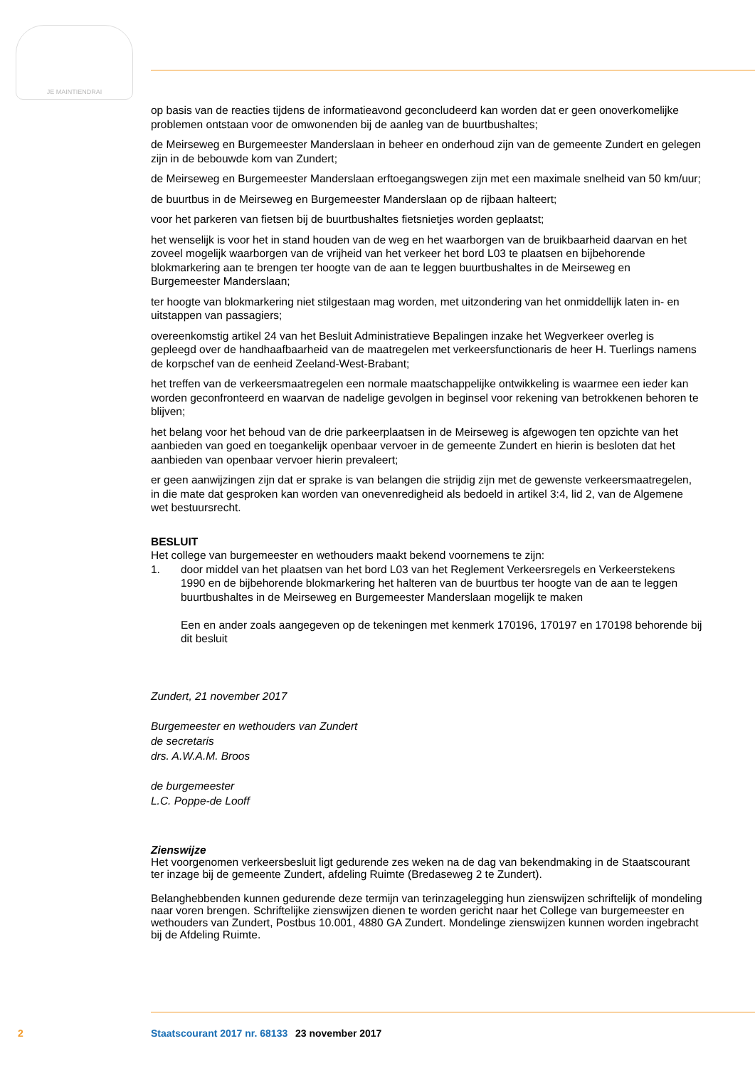JE MAINTIENDRAI
op basis van de reacties tijdens de informatieavond geconcludeerd kan worden dat er geen onoverkomelijke problemen ontstaan voor de omwonenden bij de aanleg van de buurtbushaltes;
de Meirseweg en Burgemeester Manderslaan in beheer en onderhoud zijn van de gemeente Zundert en gelegen zijn in de bebouwde kom van Zundert;
de Meirseweg en Burgemeester Manderslaan erftoegangswegen zijn met een maximale snelheid van 50 km/uur;
de buurtbus in de Meirseweg en Burgemeester Manderslaan op de rijbaan halteert;
voor het parkeren van fietsen bij de buurtbushaltes fietsnietjes worden geplaatst;
het wenselijk is voor het in stand houden van de weg en het waarborgen van de bruikbaarheid daarvan en het zoveel mogelijk waarborgen van de vrijheid van het verkeer het bord L03 te plaatsen en bijbehorende blokmarkering aan te brengen ter hoogte van de aan te leggen buurtbushaltes in de Meirseweg en Burgemeester Manderslaan;
ter hoogte van blokmarkering niet stilgestaan mag worden, met uitzondering van het onmiddellijk laten in- en uitstappen van passagiers;
overeenkomstig artikel 24 van het Besluit Administratieve Bepalingen inzake het Wegverkeer overleg is gepleegd over de handhaafbaarheid van de maatregelen met verkeersfunctionaris de heer H. Tuerlings namens de korpschef van de eenheid Zeeland-West-Brabant;
het treffen van de verkeersmaatregelen een normale maatschappelijke ontwikkeling is waarmee een ieder kan worden geconfronteerd en waarvan de nadelige gevolgen in beginsel voor rekening van betrokkenen behoren te blijven;
het belang voor het behoud van de drie parkeerplaatsen in de Meirseweg is afgewogen ten opzichte van het aanbieden van goed en toegankelijk openbaar vervoer in de gemeente Zundert en hierin is besloten dat het aanbieden van openbaar vervoer hierin prevaleert;
er geen aanwijzingen zijn dat er sprake is van belangen die strijdig zijn met de gewenste verkeersmaatregelen, in die mate dat gesproken kan worden van onevenredigheid als bedoeld in artikel 3:4, lid 2, van de Algemene wet bestuursrecht.
BESLUIT
Het college van burgemeester en wethouders maakt bekend voornemens te zijn:
1. door middel van het plaatsen van het bord L03 van het Reglement Verkeersregels en Verkeerstekens 1990 en de bijbehorende blokmarkering het halteren van de buurtbus ter hoogte van de aan te leggen buurtbushaltes in de Meirseweg en Burgemeester Manderslaan mogelijk te maken
Een en ander zoals aangegeven op de tekeningen met kenmerk 170196, 170197 en 170198 behorende bij dit besluit
Zundert, 21 november 2017
Burgemeester en wethouders van Zundert
de secretaris
drs. A.W.A.M. Broos
de burgemeester
L.C. Poppe-de Looff
Zienswijze
Het voorgenomen verkeersbesluit ligt gedurende zes weken na de dag van bekendmaking in de Staatscourant ter inzage bij de gemeente Zundert, afdeling Ruimte (Bredaseweg 2 te Zundert).
Belanghebbenden kunnen gedurende deze termijn van terinzagelegging hun zienswijzen schriftelijk of mondeling naar voren brengen. Schriftelijke zienswijzen dienen te worden gericht naar het College van burgemeester en wethouders van Zundert, Postbus 10.001, 4880 GA Zundert. Mondelinge zienswijzen kunnen worden ingebracht bij de Afdeling Ruimte.
2 Staatscourant 2017 nr. 68133 23 november 2017